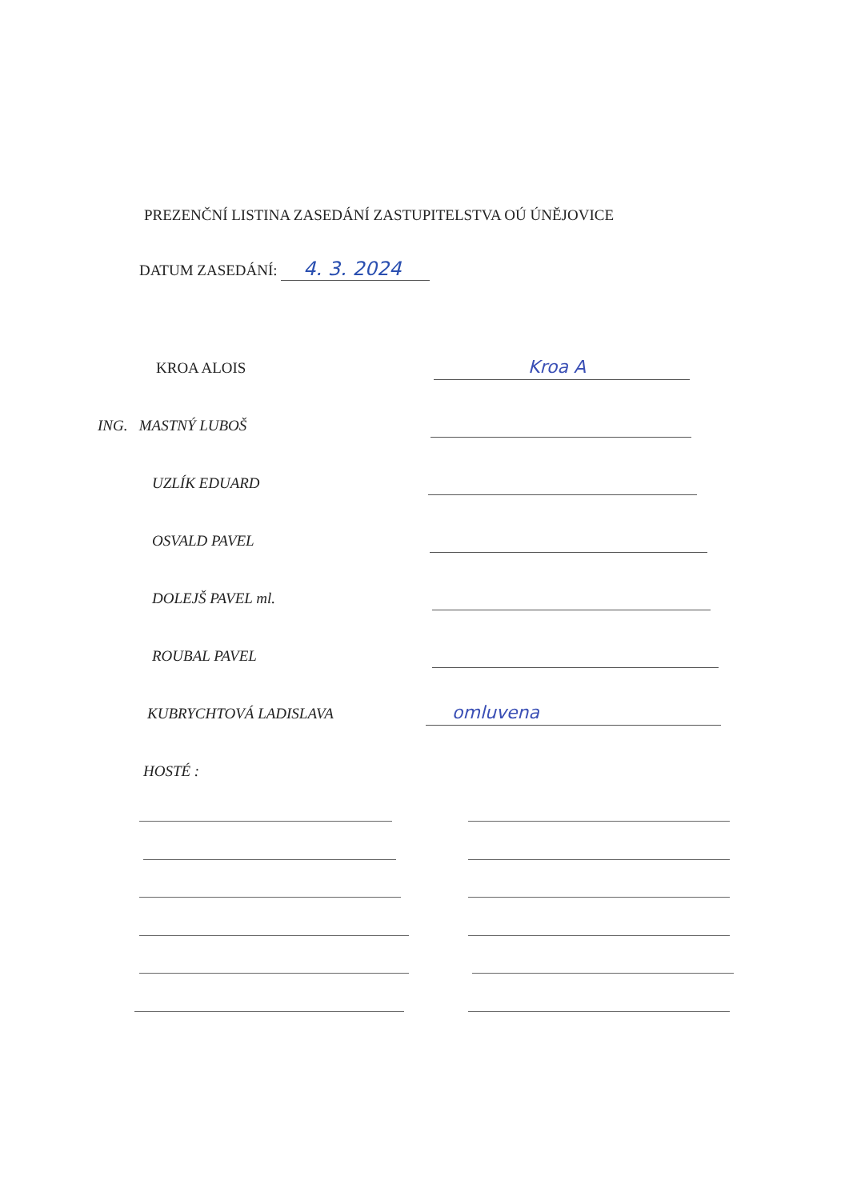PREZENČNÍ LISTINA ZASEDÁNÍ ZASTUPITELSTVA OÚ ÚNĚJOVICE
DATUM ZASEDÁNÍ: 4. 3. 2024
KROA ALOIS Kroa A
ING. MASTNÝ LUBOŠ
UZLÍK EDUARD
OSVALD PAVEL
DOLEJŠ PAVEL ml.
ROUBAL PAVEL
KUBRYCHTOVÁ LADISLAVA omluvena
HOSTÉ :